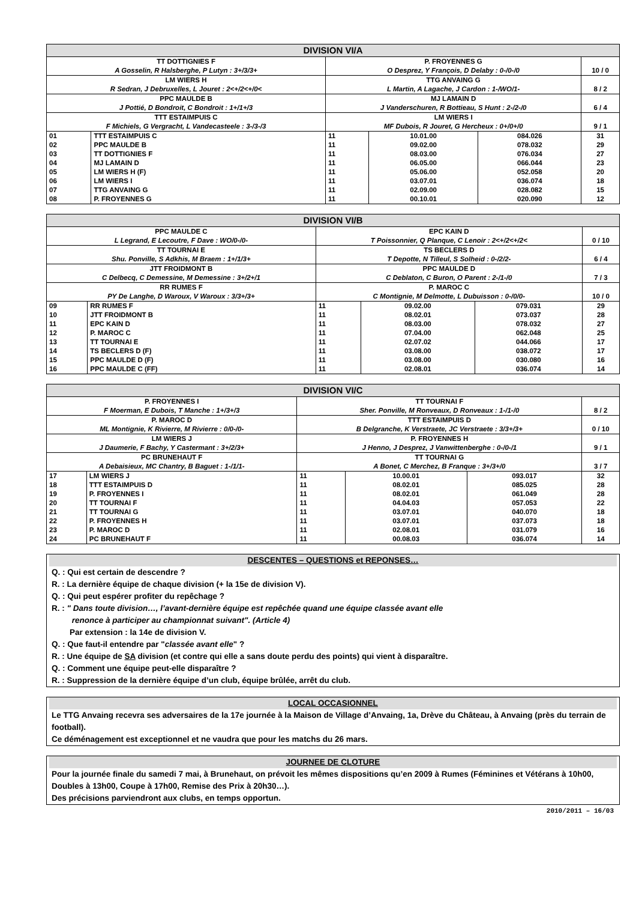| DIVISION VI/A | | | | | |
| --- | --- | --- | --- | --- | --- |
| TT DOTTIGNIES F A Gosselin, R Halsberghe, P Lutyn : 3+/3/3+ | | P. FROYENNES G O Desprez, Y François, D Delaby : 0-/0-/0 | | | 10 / 0 |
| LM WIERS H R Sedran, J Debruxelles, L Jouret : 2<+/2<+/0< | | TTG ANVAING G L Martin, A Lagache, J Cardon : 1-/WO/1- | | | 8 / 2 |
| PPC MAULDE B J Pottié, D Bondroit, C Bondroit : 1+/1+/3 | | MJ LAMAIN D J Vanderschuren, R Bottieau, S Hunt : 2-/2-/0 | | | 6 / 4 |
| TTT ESTAIMPUIS C F Michiels, G Vergracht, L Vandecasteele : 3-/3-/3 | | LM WIERS I MF Dubois, R Jouret, G Hercheux : 0+/0+/0 | | | 9 / 1 |
| 01 | TTT ESTAIMPUIS C | 11 | 10.01.00 | 084.026 | 31 |
| 02 | PPC MAULDE B | 11 | 09.02.00 | 078.032 | 29 |
| 03 | TT DOTTIGNIES F | 11 | 08.03.00 | 076.034 | 27 |
| 04 | MJ LAMAIN D | 11 | 06.05.00 | 066.044 | 23 |
| 05 | LM WIERS H (F) | 11 | 05.06.00 | 052.058 | 20 |
| 06 | LM WIERS I | 11 | 03.07.01 | 036.074 | 18 |
| 07 | TTG ANVAING G | 11 | 02.09.00 | 028.082 | 15 |
| 08 | P. FROYENNES G | 11 | 00.10.01 | 020.090 | 12 |
| DIVISION VI/B | | | | | |
| --- | --- | --- | --- | --- | --- |
| PPC MAULDE C L Legrand, E Lecoutre, F Dave : WO/0-/0- | | EPC KAIN D T Poissonnier, Q Planque, C Lenoir : 2<+/2<+/2< | | | 0 / 10 |
| TT TOURNAI E Shu. Ponville, S Adkhis, M Braem : 1+/1/3+ | | TS BECLERS D T Depotte, N Tilleul, S Solheid : 0-/2/2- | | | 6 / 4 |
| JTT FROIDMONT B C Delbecq, C Demessine, M Demessine : 3+/2+/1 | | PPC MAULDE D C Deblaton, C Buron, O Parent : 2-/1-/0 | | | 7 / 3 |
| RR RUMES F PY De Langhe, D Waroux, V Waroux : 3/3+/3+ | | P. MAROC C C Montignie, M Delmotte, L Dubuisson : 0-/0/0- | | | 10 / 0 |
| 09 | RR RUMES F | 11 | 09.02.00 | 079.031 | 29 |
| 10 | JTT FROIDMONT B | 11 | 08.02.01 | 073.037 | 28 |
| 11 | EPC KAIN D | 11 | 08.03.00 | 078.032 | 27 |
| 12 | P. MAROC C | 11 | 07.04.00 | 062.048 | 25 |
| 13 | TT TOURNAI E | 11 | 02.07.02 | 044.066 | 17 |
| 14 | TS BECLERS D (F) | 11 | 03.08.00 | 038.072 | 17 |
| 15 | PPC MAULDE D (F) | 11 | 03.08.00 | 030.080 | 16 |
| 16 | PPC MAULDE C (FF) | 11 | 02.08.01 | 036.074 | 14 |
| DIVISION VI/C | | | | | |
| --- | --- | --- | --- | --- | --- |
| P. FROYENNES I F Moerman, E Dubois, T Manche : 1+/3+/3 | | TT TOURNAI F Sher. Ponville, M Ronveaux, D Ronveaux : 1-/1-/0 | | | 8 / 2 |
| P. MAROC D ML Montignie, K Rivierre, M Rivierre : 0/0-/0- | | TTT ESTAIMPUIS D B Delgranche, K Verstraete, JC Verstraete : 3/3+/3+ | | | 0 / 10 |
| LM WIERS J J Daumerie, F Bachy, Y Castermant : 3+/2/3+ | | P. FROYENNES H J Henno, J Desprez, J Vanwittenberghe : 0-/0-/1 | | | 9 / 1 |
| PC BRUNEHAUT F A Debaisieux, MC Chantry, B Baguet : 1-/1/1- | | TT TOURNAI G A Bonet, C Merchez, B Franque : 3+/3+/0 | | | 3 / 7 |
| 17 | LM WIERS J | 11 | 10.00.01 | 093.017 | 32 |
| 18 | TTT ESTAIMPUIS D | 11 | 08.02.01 | 085.025 | 28 |
| 19 | P. FROYENNES I | 11 | 08.02.01 | 061.049 | 28 |
| 20 | TT TOURNAI F | 11 | 04.04.03 | 057.053 | 22 |
| 21 | TT TOURNAI G | 11 | 03.07.01 | 040.070 | 18 |
| 22 | P. FROYENNES H | 11 | 03.07.01 | 037.073 | 18 |
| 23 | P. MAROC D | 11 | 02.08.01 | 031.079 | 16 |
| 24 | PC BRUNEHAUT F | 11 | 00.08.03 | 036.074 | 14 |
DESCENTES – QUESTIONS et REPONSES…
Q. : Qui est certain de descendre ?
R. : La dernière équipe de chaque division (+ la 15e de division V).
Q. : Qui peut espérer profiter du repêchage ?
R. : " Dans toute division…, l’avant-dernière équipe est repêchée quand une équipe classée avant elle
renonce à participer au championnat suivant". (Article 4)
Par extension : la 14e de division V.
Q. : Que faut-il entendre par "classée avant elle" ?
R. : Une équipe de SA division (et contre qui elle a sans doute perdu des points) qui vient à disparaître.
Q. : Comment une équipe peut-elle disparaître ?
R. : Suppression de la dernière équipe d’un club, équipe brûlée, arrêt du club.
LOCAL OCCASIONNEL
Le TTG Anvaing recevra ses adversaires de la 17e journée à la Maison de Village d’Anvaing, 1a, Drève du Château, à Anvaing (près du terrain de football).
Ce déménagement est exceptionnel et ne vaudra que pour les matchs du 26 mars.
JOURNEE DE CLOTURE
Pour la journée finale du samedi 7 mai, à Brunehaut, on prévoit les mêmes dispositions qu’en 2009 à Rumes (Féminines et Vétérans à 10h00, Doubles à 13h00, Coupe à 17h00, Remise des Prix à 20h30…).
Des précisions parviendront aux clubs, en temps opportun.
2010/2011 – 16/03